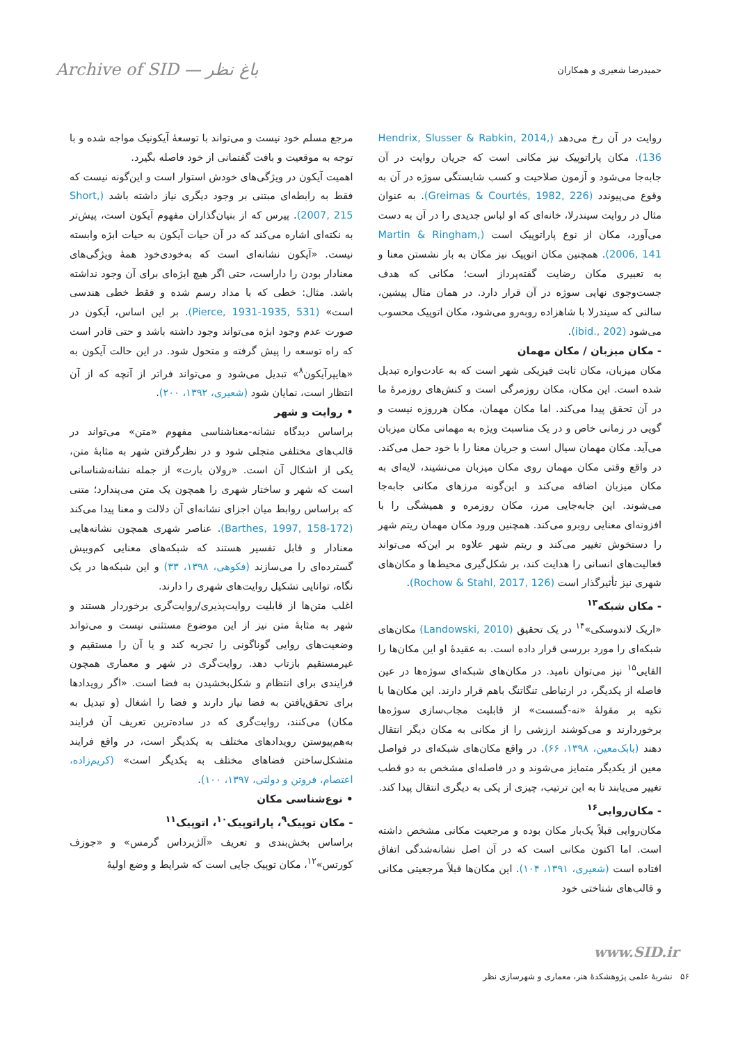Archive of SID — باغ نظر
حمیدرضا شعیری و همکاران
مرجع مسلم خود نیست و می‌تواند با توسعهٔ آیکونیک مواجه شده و با توجه به موقعیت و بافت گفتمانی از خود فاصله بگیرد.
اهمیت آیکون در ویژگی‌های خودش استوار است و این‌گونه نیست که فقط به رابطه‌ای مبتنی بر وجود دیگری نیاز داشته باشد (Short, 2007, 215). پیرس که از بنیان‌گذاران مفهوم آیکون است، پیش‌تر به نکته‌ای اشاره می‌کند که در آن حیات آیکون به حیات ابژه وابسته نیست. «آیکون نشانه‌ای است که به‌خودی‌خود همهٔ ویژگی‌های معنادار بودن را داراست، حتی اگر هیچ ابژه‌ای برای آن وجود نداشته باشد. مثال: خطی که با مداد رسم شده و فقط خطی هندسی است» (Pierce, 1931-1935, 531). بر این اساس، آیکون در صورت عدم وجود ابژه می‌تواند وجود داشته باشد و حتی قادر است که راه توسعه را پیش گرفته و متحول شود. در این حالت آیکون به «هایپرآیکون<sup>۸</sup>» تبدیل می‌شود و می‌تواند فراتر از آنچه که از آن انتظار است، نمایان شود (شعیری، ۱۳۹۲، ۲۰۰).
• روایت و شهر
براساس دیدگاه نشانه-معناشناسی مفهوم «متن» می‌تواند در قالب‌های مختلفی متجلی شود و در نظرگرفتن شهر به مثابهٔ متن، یکی از اشکال آن است. «رولان بارت» از جمله نشانه‌شناسانی است که شهر و ساختار شهری را همچون یک متن می‌پندارد؛ متنی که براساس روابط میان اجزای نشانه‌ای آن دلالت و معنا پیدا می‌کند (Barthes, 1997, 158-172). عناصر شهری همچون نشانه‌هایی معنادار و قابل تفسیر هستند که شبکه‌های معنایی کم‌وبیش گسترده‌ای را می‌سازند (فکوهی، ۱۳۹۸، ۳۳) و این شبکه‌ها در یک نگاه، توانایی تشکیل روایت‌های شهری را دارند.
اغلب متن‌ها از قابلیت روایت‌پذیری/روایت‌گری برخوردار هستند و شهر به مثابهٔ متن نیز از این موضوع مستثنی نیست و می‌تواند وضعیت‌های روایی گوناگونی را تجربه کند و یا آن را مستقیم و غیرمستقیم بازتاب دهد. روایت‌گری در شهر و معماری همچون فرایندی برای انتظام و شکل‌بخشیدن به فضا است. «اگر رویدادها برای تحقق‌یافتن به فضا نیاز دارند و فضا را اشغال (و تبدیل به مکان) می‌کنند، روایت‌گری که در ساده‌ترین تعریف آن فرایند به‌هم‌پیوستن رویدادهای مختلف به یکدیگر است، در واقع فرایند متشکل‌ساختن فضاهای مختلف به یکدیگر است» (کریم‌زاده، اعتصام، فروتن و دولتی، ۱۳۹۷، ۱۰۰).
• نوع‌شناسی مکان
- مکان توپیک<sup>۹</sup>، پاراتوپیک<sup>۱۰</sup>، اتوپیک<sup>۱۱</sup>
براساس بخش‌بندی و تعریف «آلژیرداس گرمس» و «جوزف کورتس»<sup>۱۲</sup>، مکان توپیک جایی است که شرایط و وضع اولیهٔ
روایت در آن رخ می‌دهد (Hendrix, Slusser & Rabkin, 2014, 136). مکان پاراتوپیک نیز مکانی است که جریان روایت در آن جابه‌جا می‌شود و آزمون صلاحیت و کسب شایستگی سوژه در آن به وقوع می‌پیوندد (Greimas & Courtés, 1982, 226). به عنوان مثال در روایت سیندرلا، خانه‌ای که او لباس جدیدی را در آن به دست می‌آورد، مکان از نوع پاراتوپیک است (Martin & Ringham, 2006, 141). همچنین مکان اتوپیک نیز مکان به بار نشستن معنا و به تعبیری مکان رضایت گفته‌پرداز است؛ مکانی که هدف جست‌وجوی نهایی سوژه در آن قرار دارد. در همان مثال پیشین، سالنی که سیندرلا با شاهزاده روبه‌رو می‌شود، مکان اتوپیک محسوب می‌شود (ibid., 202).
- مکان میزبان / مکان مهمان
مکان میزبان، مکان ثابت فیزیکی شهر است که به عادت‌واره تبدیل شده است. این مکان، مکان روزمرگی است و کنش‌های روزمرهٔ ما در آن تحقق پیدا می‌کند. اما مکان مهمان، مکان هرروزه نیست و گویی در زمانی خاص و در یک مناسبت ویژه به مهمانی مکان میزبان می‌آید. مکان مهمان سیال است و جریان معنا را با خود حمل می‌کند. در واقع وقتی مکان مهمان روی مکان میزبان می‌نشیند، لایه‌ای به مکان میزبان اضافه می‌کند و این‌گونه مرزهای مکانی جابه‌جا می‌شوند. این جابه‌جایی مرز، مکان روزمره و همیشگی را با افزونه‌ای معنایی روبرو می‌کند. همچنین ورود مکان مهمان ریتم شهر را دستخوش تغییر می‌کند و ریتم شهر علاوه بر این‌که می‌تواند فعالیت‌های انسانی را هدایت کند، بر شکل‌گیری محیط‌ها و مکان‌های شهری نیز تأثیرگذار است (Rochow & Stahl, 2017, 126).
- مکان شبکه<sup>۱۳</sup>
«اریک لاندوسکی»<sup>۱۴</sup> در یک تحقیق (Landowski, 2010) مکان‌های شبکه‌ای را مورد بررسی قرار داده است. به عقیدهٔ او این مکان‌ها را القایی<sup>۱۵</sup> نیز می‌توان نامید. در مکان‌های شبکه‌ای سوژه‌ها در عین فاصله از یکدیگر، در ارتباطی تنگاتنگ باهم قرار دارند. این مکان‌ها با تکیه بر مقولهٔ «نه-گسست» از قابلیت مجاب‌سازی سوژه‌ها برخوردارند و می‌کوشند ارزشی را از مکانی به مکان دیگر انتقال دهند (بابک‌معین، ۱۳۹۸، ۶۶). در واقع مکان‌های شبکه‌ای در فواصل معین از یکدیگر متمایز می‌شوند و در فاصله‌ای مشخص به دو قطب تغییر می‌یابند تا به این ترتیب، چیزی از یکی به دیگری انتقال پیدا کند.
- مکان‌روایی<sup>۱۶</sup>
مکان‌روایی قبلاً یک‌بار مکان بوده و مرجعیت مکانی مشخص داشته است. اما اکنون مکانی است که در آن اصل نشانه‌شدگی اتفاق افتاده است (شعیری، ۱۳۹۱، ۱۰۴). این مکان‌ها قبلاً مرجعیتی مکانی و قالب‌های شناختی خود
www.SID.ir
۵۶ نشریهٔ علمی پژوهشکدهٔ هنر، معماری و شهرسازی نظر